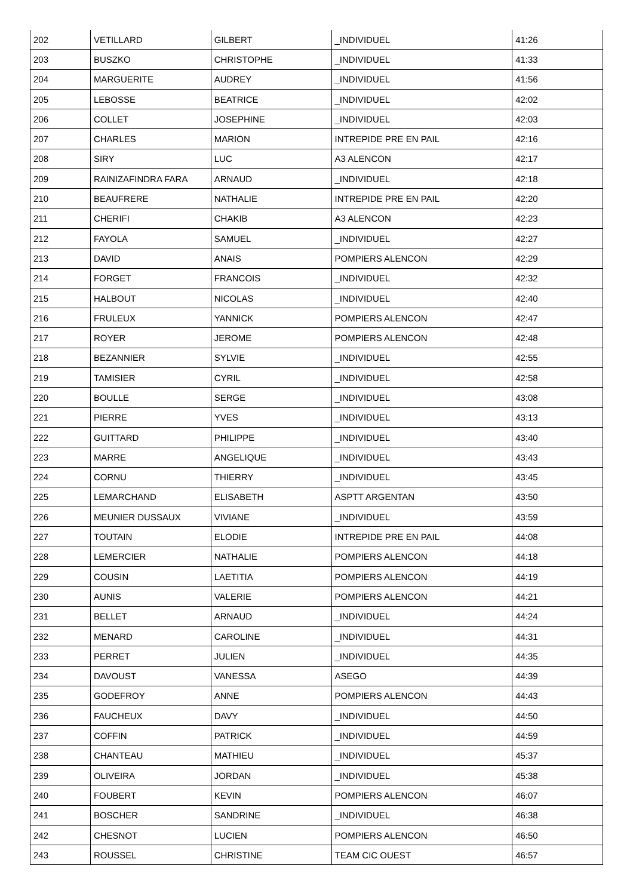| 202 | VETILLARD | GILBERT | _INDIVIDUEL | 41:26 |
| 203 | BUSZKO | CHRISTOPHE | _INDIVIDUEL | 41:33 |
| 204 | MARGUERITE | AUDREY | _INDIVIDUEL | 41:56 |
| 205 | LEBOSSE | BEATRICE | _INDIVIDUEL | 42:02 |
| 206 | COLLET | JOSEPHINE | _INDIVIDUEL | 42:03 |
| 207 | CHARLES | MARION | INTREPIDE PRE EN PAIL | 42:16 |
| 208 | SIRY | LUC | A3 ALENCON | 42:17 |
| 209 | RAINIZAFINDRA FARA | ARNAUD | _INDIVIDUEL | 42:18 |
| 210 | BEAUFRERE | NATHALIE | INTREPIDE PRE EN PAIL | 42:20 |
| 211 | CHERIFI | CHAKIB | A3 ALENCON | 42:23 |
| 212 | FAYOLA | SAMUEL | _INDIVIDUEL | 42:27 |
| 213 | DAVID | ANAIS | POMPIERS ALENCON | 42:29 |
| 214 | FORGET | FRANCOIS | _INDIVIDUEL | 42:32 |
| 215 | HALBOUT | NICOLAS | _INDIVIDUEL | 42:40 |
| 216 | FRULEUX | YANNICK | POMPIERS ALENCON | 42:47 |
| 217 | ROYER | JEROME | POMPIERS ALENCON | 42:48 |
| 218 | BEZANNIER | SYLVIE | _INDIVIDUEL | 42:55 |
| 219 | TAMISIER | CYRIL | _INDIVIDUEL | 42:58 |
| 220 | BOULLE | SERGE | _INDIVIDUEL | 43:08 |
| 221 | PIERRE | YVES | _INDIVIDUEL | 43:13 |
| 222 | GUITTARD | PHILIPPE | _INDIVIDUEL | 43:40 |
| 223 | MARRE | ANGELIQUE | _INDIVIDUEL | 43:43 |
| 224 | CORNU | THIERRY | _INDIVIDUEL | 43:45 |
| 225 | LEMARCHAND | ELISABETH | ASPTT ARGENTAN | 43:50 |
| 226 | MEUNIER DUSSAUX | VIVIANE | _INDIVIDUEL | 43:59 |
| 227 | TOUTAIN | ELODIE | INTREPIDE PRE EN PAIL | 44:08 |
| 228 | LEMERCIER | NATHALIE | POMPIERS ALENCON | 44:18 |
| 229 | COUSIN | LAETITIA | POMPIERS ALENCON | 44:19 |
| 230 | AUNIS | VALERIE | POMPIERS ALENCON | 44:21 |
| 231 | BELLET | ARNAUD | _INDIVIDUEL | 44:24 |
| 232 | MENARD | CAROLINE | _INDIVIDUEL | 44:31 |
| 233 | PERRET | JULIEN | _INDIVIDUEL | 44:35 |
| 234 | DAVOUST | VANESSA | ASEGO | 44:39 |
| 235 | GODEFROY | ANNE | POMPIERS ALENCON | 44:43 |
| 236 | FAUCHEUX | DAVY | _INDIVIDUEL | 44:50 |
| 237 | COFFIN | PATRICK | _INDIVIDUEL | 44:59 |
| 238 | CHANTEAU | MATHIEU | _INDIVIDUEL | 45:37 |
| 239 | OLIVEIRA | JORDAN | _INDIVIDUEL | 45:38 |
| 240 | FOUBERT | KEVIN | POMPIERS ALENCON | 46:07 |
| 241 | BOSCHER | SANDRINE | _INDIVIDUEL | 46:38 |
| 242 | CHESNOT | LUCIEN | POMPIERS ALENCON | 46:50 |
| 243 | ROUSSEL | CHRISTINE | TEAM CIC OUEST | 46:57 |